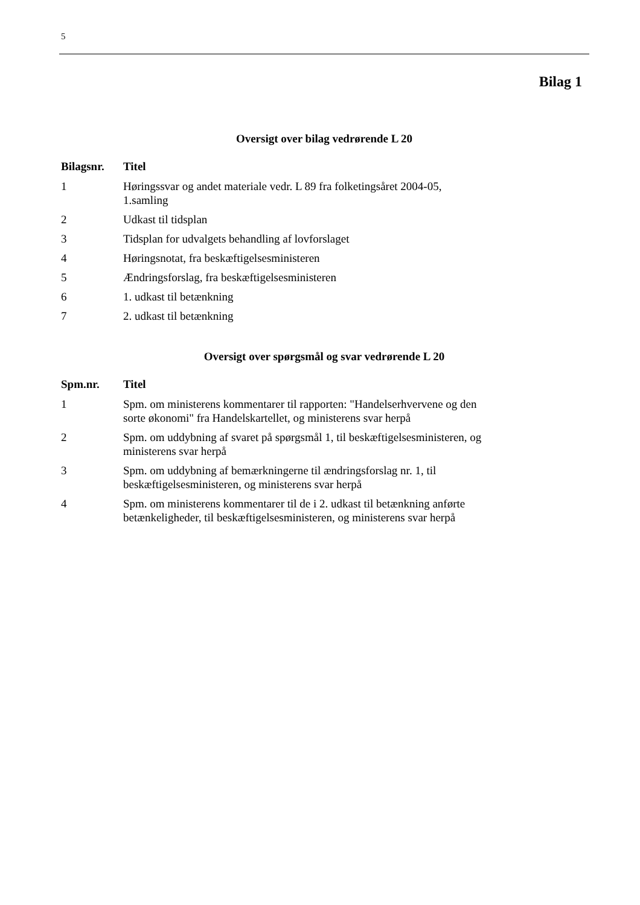5
Bilag 1
Oversigt over bilag vedrørende L 20
| Bilagsnr. | Titel |
| --- | --- |
| 1 | Høringssvar og andet materiale vedr. L 89 fra folketingsåret 2004-05, 1.samling |
| 2 | Udkast til tidsplan |
| 3 | Tidsplan for udvalgets behandling af lovforslaget |
| 4 | Høringsnotat, fra beskæftigelsesministeren |
| 5 | Ændringsforslag, fra beskæftigelsesministeren |
| 6 | 1. udkast til betænkning |
| 7 | 2. udkast til betænkning |
Oversigt over spørgsmål og svar vedrørende L 20
| Spm.nr. | Titel |
| --- | --- |
| 1 | Spm. om ministerens kommentarer til rapporten: "Handelserhvervene og den sorte økonomi" fra Handelskartellet, og ministerens svar herpå |
| 2 | Spm. om uddybning af svaret på spørgsmål 1, til beskæftigelsesministeren, og ministerens svar herpå |
| 3 | Spm. om uddybning af bemærkningerne til ændringsforslag nr. 1, til beskæftigelsesministeren, og ministerens svar herpå |
| 4 | Spm. om ministerens kommentarer til de i 2. udkast til betænkning anførte betænkeligheder, til beskæftigelsesministeren, og ministerens svar herpå |